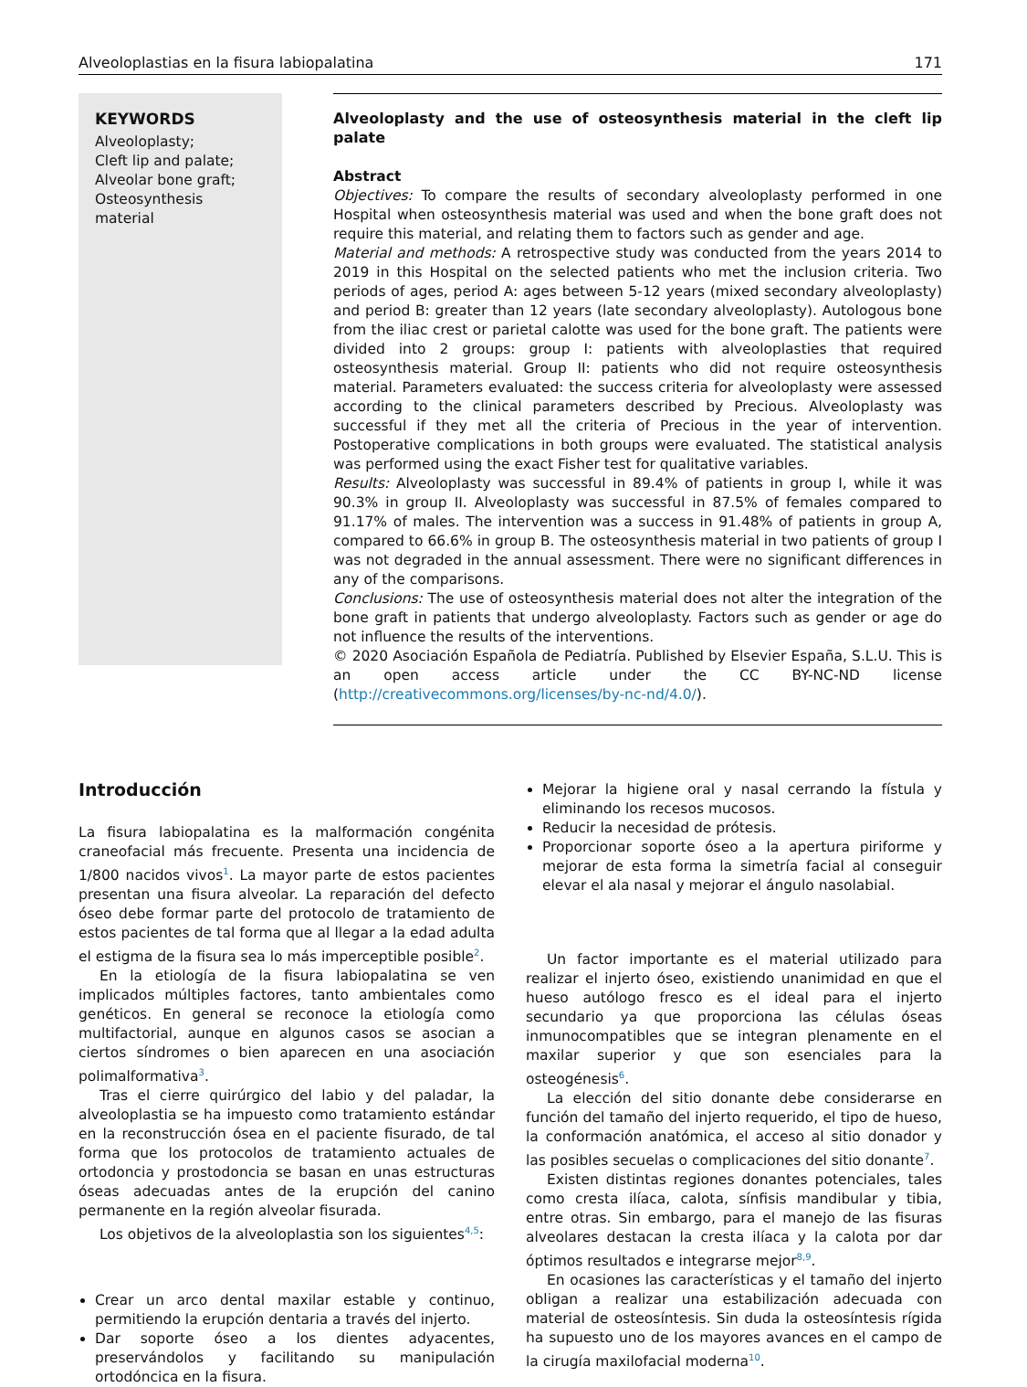Alveoloplastias en la fisura labiopalatina 171
KEYWORDS
Alveoloplasty;
Cleft lip and palate;
Alveolar bone graft;
Osteosynthesis
material
Alveoloplasty and the use of osteosynthesis material in the cleft lip palate
Abstract
Objectives: To compare the results of secondary alveoloplasty performed in one Hospital when osteosynthesis material was used and when the bone graft does not require this material, and relating them to factors such as gender and age.
Material and methods: A retrospective study was conducted from the years 2014 to 2019 in this Hospital on the selected patients who met the inclusion criteria. Two periods of ages, period A: ages between 5-12 years (mixed secondary alveoloplasty) and period B: greater than 12 years (late secondary alveoloplasty). Autologous bone from the iliac crest or parietal calotte was used for the bone graft. The patients were divided into 2 groups: group I: patients with alveoloplasties that required osteosynthesis material. Group II: patients who did not require osteosynthesis material. Parameters evaluated: the success criteria for alveoloplasty were assessed according to the clinical parameters described by Precious. Alveoloplasty was successful if they met all the criteria of Precious in the year of intervention. Postoperative complications in both groups were evaluated. The statistical analysis was performed using the exact Fisher test for qualitative variables.
Results: Alveoloplasty was successful in 89.4% of patients in group I, while it was 90.3% in group II. Alveoloplasty was successful in 87.5% of females compared to 91.17% of males. The intervention was a success in 91.48% of patients in group A, compared to 66.6% in group B. The osteosynthesis material in two patients of group I was not degraded in the annual assessment. There were no significant differences in any of the comparisons.
Conclusions: The use of osteosynthesis material does not alter the integration of the bone graft in patients that undergo alveoloplasty. Factors such as gender or age do not influence the results of the interventions.
© 2020 Asociación Española de Pediatría. Published by Elsevier España, S.L.U. This is an open access article under the CC BY-NC-ND license (http://creativecommons.org/licenses/by-nc-nd/4.0/).
Introducción
La fisura labiopalatina es la malformación congénita craneofacial más frecuente. Presenta una incidencia de 1/800 nacidos vivos<sup>1</sup>. La mayor parte de estos pacientes presentan una fisura alveolar. La reparación del defecto óseo debe formar parte del protocolo de tratamiento de estos pacientes de tal forma que al llegar a la edad adulta el estigma de la fisura sea lo más imperceptible posible<sup>2</sup>.
En la etiología de la fisura labiopalatina se ven implicados múltiples factores, tanto ambientales como genéticos. En general se reconoce la etiología como multifactorial, aunque en algunos casos se asocian a ciertos síndromes o bien aparecen en una asociación polimalformativa<sup>3</sup>.
Tras el cierre quirúrgico del labio y del paladar, la alveoloplastia se ha impuesto como tratamiento estándar en la reconstrucción ósea en el paciente fisurado, de tal forma que los protocolos de tratamiento actuales de ortodoncia y prostodoncia se basan en unas estructuras óseas adecuadas antes de la erupción del canino permanente en la región alveolar fisurada.
Los objetivos de la alveoloplastia son los siguientes<sup>4,5</sup>:
Crear un arco dental maxilar estable y continuo, permitiendo la erupción dentaria a través del injerto.
Dar soporte óseo a los dientes adyacentes, preservándolos y facilitando su manipulación ortodóncica en la fisura.
Mejorar la higiene oral y nasal cerrando la fístula y eliminando los recesos mucosos.
Reducir la necesidad de prótesis.
Proporcionar soporte óseo a la apertura piriforme y mejorar de esta forma la simetría facial al conseguir elevar el ala nasal y mejorar el ángulo nasolabial.
Un factor importante es el material utilizado para realizar el injerto óseo, existiendo unanimidad en que el hueso autólogo fresco es el ideal para el injerto secundario ya que proporciona las células óseas inmunocompatibles que se integran plenamente en el maxilar superior y que son esenciales para la osteogénesis<sup>6</sup>.
La elección del sitio donante debe considerarse en función del tamaño del injerto requerido, el tipo de hueso, la conformación anatómica, el acceso al sitio donador y las posibles secuelas o complicaciones del sitio donante<sup>7</sup>.
Existen distintas regiones donantes potenciales, tales como cresta ilíaca, calota, sínfisis mandibular y tibia, entre otras. Sin embargo, para el manejo de las fisuras alveolares destacan la cresta ilíaca y la calota por dar óptimos resultados e integrarse mejor<sup>8,9</sup>.
En ocasiones las características y el tamaño del injerto obligan a realizar una estabilización adecuada con material de osteosíntesis. Sin duda la osteosíntesis rígida ha supuesto uno de los mayores avances en el campo de la cirugía maxilofacial moderna<sup>10</sup>.